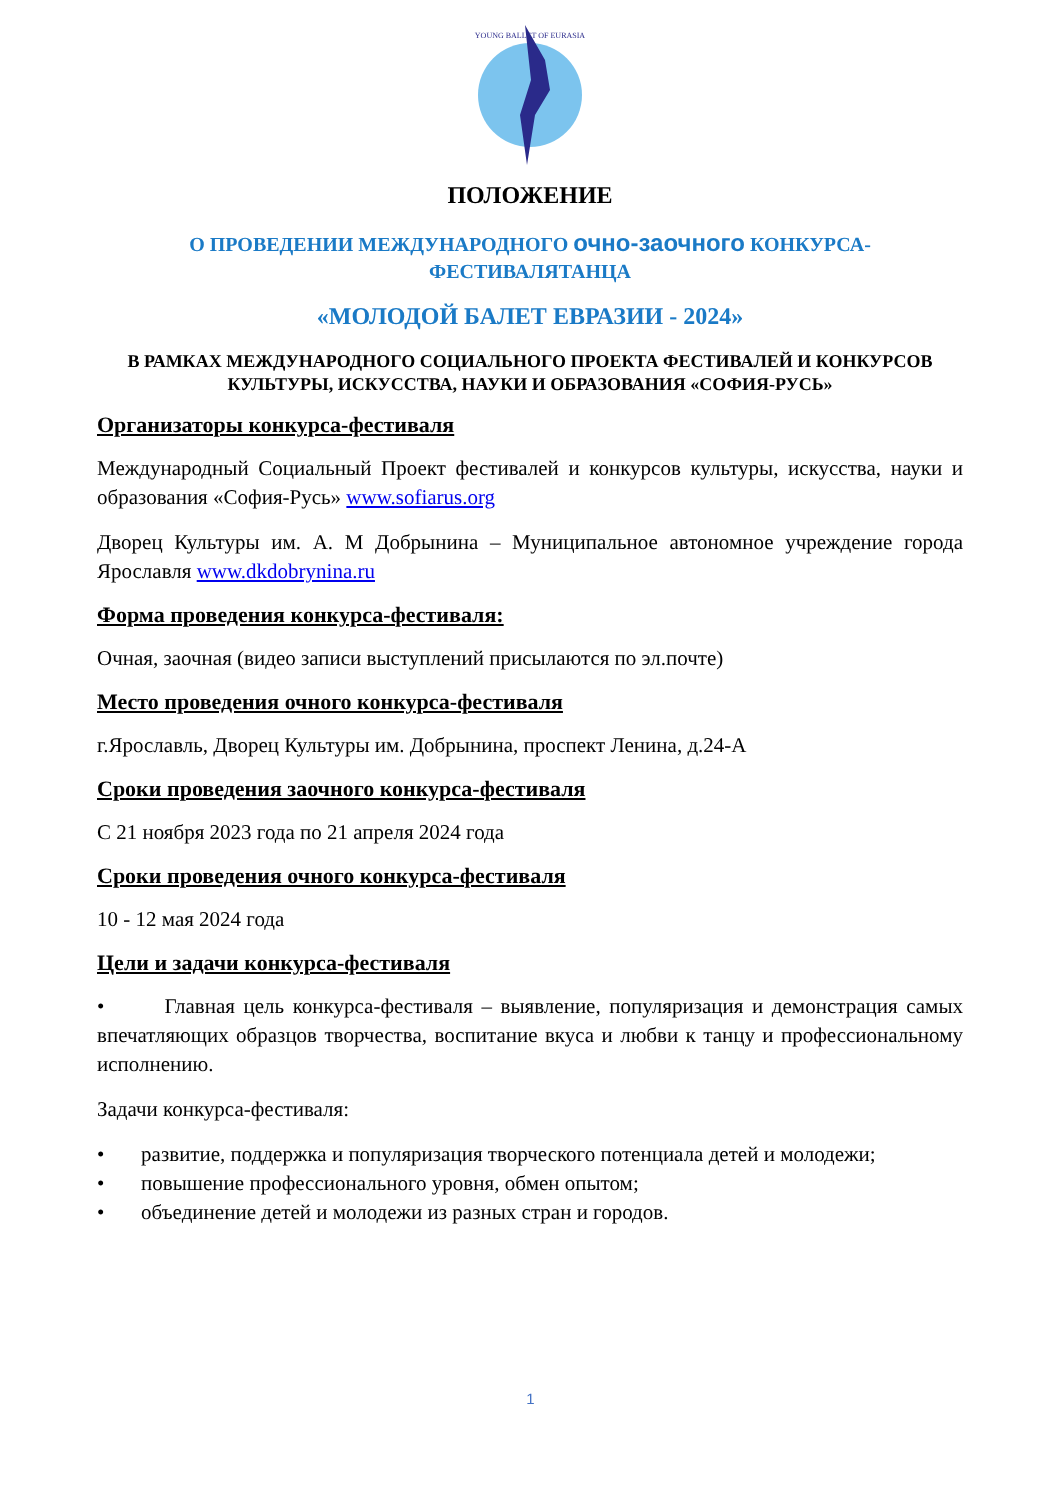YOUNG BALLET OF EURASIA
ПОЛОЖЕНИЕ
О ПРОВЕДЕНИИ МЕЖДУНАРОДНОГО очно-заочного КОНКУРСА-ФЕСТИВАЛЯТАНЦА
«МОЛОДОЙ БАЛЕТ ЕВРАЗИИ - 2024»
В РАМКАХ МЕЖДУНАРОДНОГО СОЦИАЛЬНОГО ПРОЕКТА ФЕСТИВАЛЕЙ И КОНКУРСОВ КУЛЬТУРЫ, ИСКУССТВА, НАУКИ И ОБРАЗОВАНИЯ «СОФИЯ-РУСЬ»
Организаторы конкурса-фестиваля
Международный Социальный Проект фестивалей и конкурсов культуры, искусства, науки и образования «София-Русь» www.sofiarus.org
Дворец Культуры им. А. М Добрынина – Муниципальное автономное учреждение города Ярославля www.dkdobrynina.ru
Форма проведения конкурса-фестиваля:
Очная, заочная (видео записи выступлений присылаются по эл.почте)
Место проведения очного конкурса-фестиваля
г.Ярославль, Дворец Культуры им. Добрынина, проспект Ленина, д.24-А
Сроки проведения заочного конкурса-фестиваля
С 21 ноября 2023 года по 21 апреля 2024 года
Сроки проведения очного конкурса-фестиваля
10 - 12 мая 2024 года
Цели и задачи конкурса-фестиваля
• Главная цель конкурса-фестиваля – выявление, популяризация и демонстрация самых впечатляющих образцов творчества, воспитание вкуса и любви к танцу и профессиональному исполнению.
Задачи конкурса-фестиваля:
• развитие, поддержка и популяризация творческого потенциала детей и молодежи;
• повышение профессионального уровня, обмен опытом;
• объединение детей и молодежи из разных стран и городов.
1